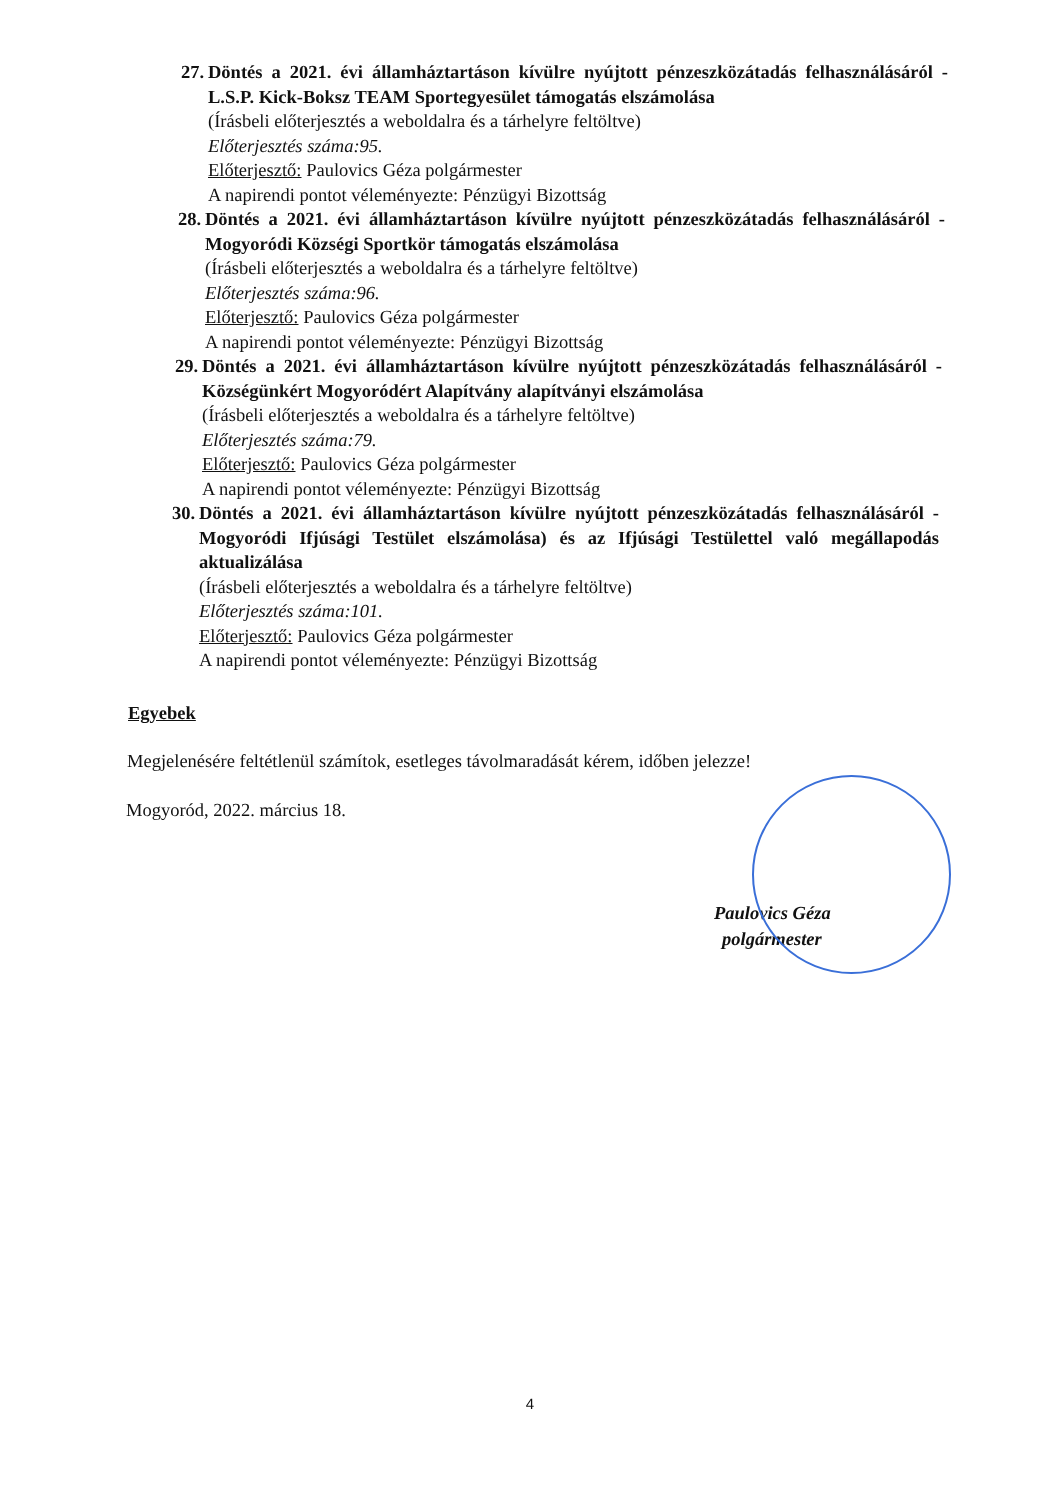27. Döntés a 2021. évi államháztartáson kívülre nyújtott pénzeszközátadás felhasználásáról - L.S.P. Kick-Boksz TEAM Sportegyesület támogatás elszámolása
(Írásbeli előterjesztés a weboldalra és a tárhelyre feltöltve)
Előterjesztés száma:95.
Előterjesztő: Paulovics Géza polgármester
A napirendi pontot véleményezte: Pénzügyi Bizottság
28. Döntés a 2021. évi államháztartáson kívülre nyújtott pénzeszközátadás felhasználásáról - Mogyoródi Községi Sportkör támogatás elszámolása
(Írásbeli előterjesztés a weboldalra és a tárhelyre feltöltve)
Előterjesztés száma:96.
Előterjesztő: Paulovics Géza polgármester
A napirendi pontot véleményezte: Pénzügyi Bizottság
29. Döntés a 2021. évi államháztartáson kívülre nyújtott pénzeszközátadás felhasználásáról - Községünkért Mogyoródért Alapítvány alapítványi elszámolása
(Írásbeli előterjesztés a weboldalra és a tárhelyre feltöltve)
Előterjesztés száma:79.
Előterjesztő: Paulovics Géza polgármester
A napirendi pontot véleményezte: Pénzügyi Bizottság
30. Döntés a 2021. évi államháztartáson kívülre nyújtott pénzeszközátadás felhasználásáról - Mogyoródi Ifjúsági Testület elszámolása) és az Ifjúsági Testülettel való megállapodás aktualizálása
(Írásbeli előterjesztés a weboldalra és a tárhelyre feltöltve)
Előterjesztés száma:101.
Előterjesztő: Paulovics Géza polgármester
A napirendi pontot véleményezte: Pénzügyi Bizottság
Egyebek
Megjelenésére feltétlenül számítok, esetleges távolmaradását kérem, időben jelezze!
Mogyoród, 2022. március 18.
Paulovics Géza
polgármester
4